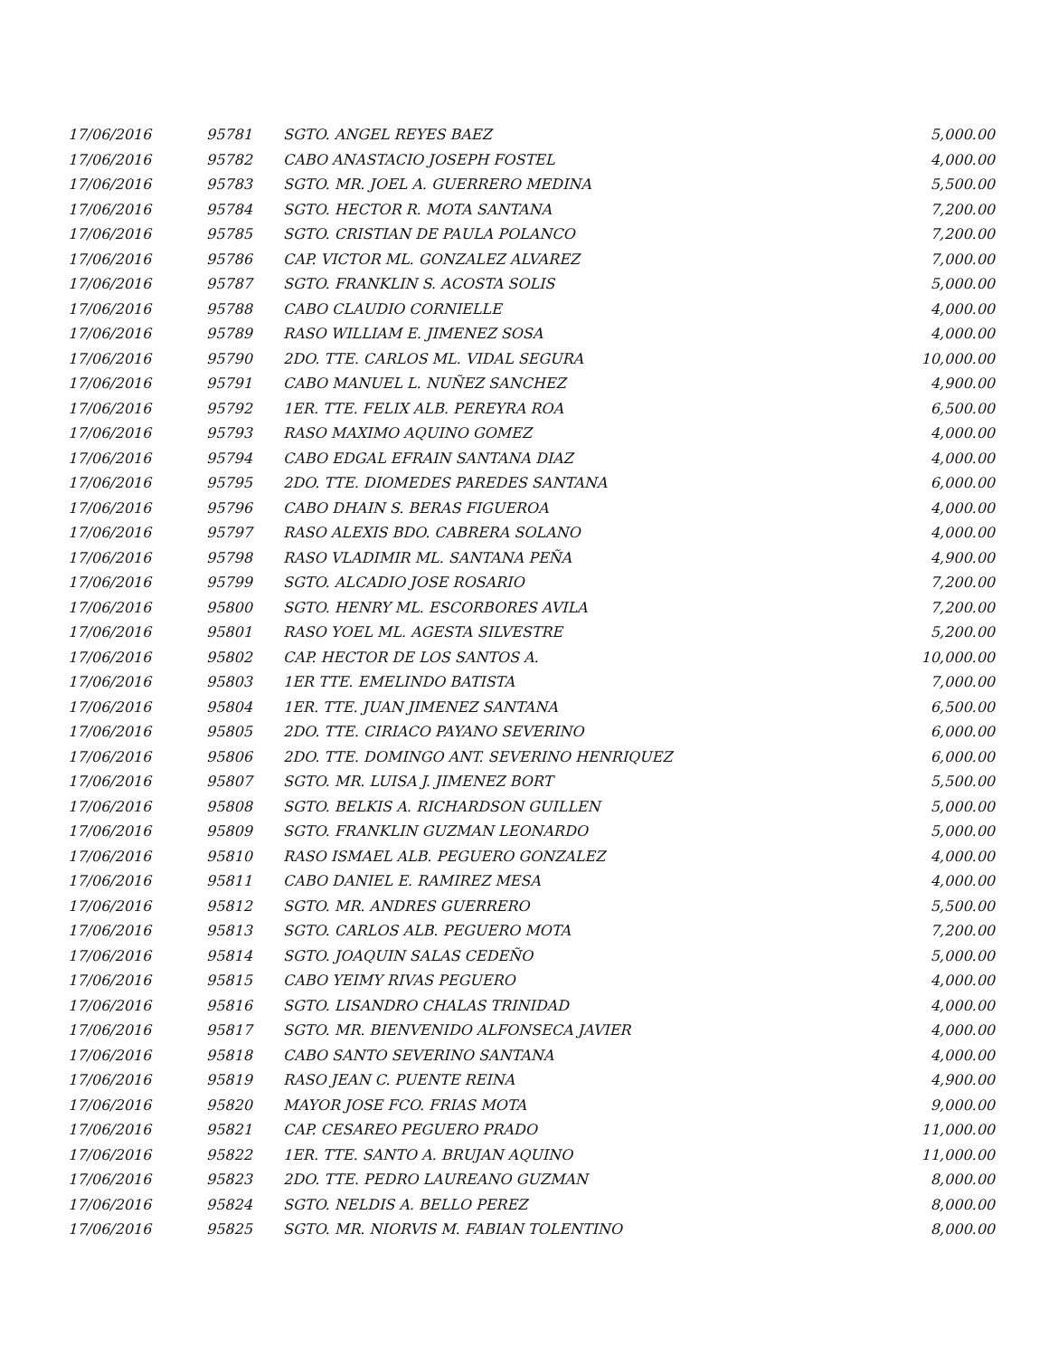| 17/06/2016 | 95781 | SGTO. ANGEL REYES BAEZ | 5,000.00 |
| 17/06/2016 | 95782 | CABO ANASTACIO JOSEPH FOSTEL | 4,000.00 |
| 17/06/2016 | 95783 | SGTO. MR. JOEL A. GUERRERO MEDINA | 5,500.00 |
| 17/06/2016 | 95784 | SGTO. HECTOR R. MOTA SANTANA | 7,200.00 |
| 17/06/2016 | 95785 | SGTO. CRISTIAN DE PAULA POLANCO | 7,200.00 |
| 17/06/2016 | 95786 | CAP. VICTOR ML. GONZALEZ ALVAREZ | 7,000.00 |
| 17/06/2016 | 95787 | SGTO. FRANKLIN S. ACOSTA SOLIS | 5,000.00 |
| 17/06/2016 | 95788 | CABO CLAUDIO CORNIELLE | 4,000.00 |
| 17/06/2016 | 95789 | RASO WILLIAM E. JIMENEZ SOSA | 4,000.00 |
| 17/06/2016 | 95790 | 2DO. TTE. CARLOS ML. VIDAL SEGURA | 10,000.00 |
| 17/06/2016 | 95791 | CABO MANUEL L. NUÑEZ SANCHEZ | 4,900.00 |
| 17/06/2016 | 95792 | 1ER. TTE. FELIX ALB. PEREYRA ROA | 6,500.00 |
| 17/06/2016 | 95793 | RASO MAXIMO AQUINO GOMEZ | 4,000.00 |
| 17/06/2016 | 95794 | CABO EDGAL EFRAIN SANTANA DIAZ | 4,000.00 |
| 17/06/2016 | 95795 | 2DO. TTE. DIOMEDES PAREDES SANTANA | 6,000.00 |
| 17/06/2016 | 95796 | CABO DHAIN S. BERAS FIGUEROA | 4,000.00 |
| 17/06/2016 | 95797 | RASO ALEXIS BDO. CABRERA SOLANO | 4,000.00 |
| 17/06/2016 | 95798 | RASO VLADIMIR ML. SANTANA PEÑA | 4,900.00 |
| 17/06/2016 | 95799 | SGTO. ALCADIO JOSE ROSARIO | 7,200.00 |
| 17/06/2016 | 95800 | SGTO. HENRY ML. ESCORBORES AVILA | 7,200.00 |
| 17/06/2016 | 95801 | RASO YOEL ML. AGESTA SILVESTRE | 5,200.00 |
| 17/06/2016 | 95802 | CAP. HECTOR DE LOS SANTOS A. | 10,000.00 |
| 17/06/2016 | 95803 | 1ER TTE. EMELINDO BATISTA | 7,000.00 |
| 17/06/2016 | 95804 | 1ER. TTE. JUAN JIMENEZ SANTANA | 6,500.00 |
| 17/06/2016 | 95805 | 2DO. TTE. CIRIACO PAYANO SEVERINO | 6,000.00 |
| 17/06/2016 | 95806 | 2DO. TTE. DOMINGO ANT. SEVERINO HENRIQUEZ | 6,000.00 |
| 17/06/2016 | 95807 | SGTO. MR. LUISA J. JIMENEZ BORT | 5,500.00 |
| 17/06/2016 | 95808 | SGTO. BELKIS A. RICHARDSON GUILLEN | 5,000.00 |
| 17/06/2016 | 95809 | SGTO. FRANKLIN GUZMAN LEONARDO | 5,000.00 |
| 17/06/2016 | 95810 | RASO ISMAEL ALB. PEGUERO GONZALEZ | 4,000.00 |
| 17/06/2016 | 95811 | CABO DANIEL E. RAMIREZ MESA | 4,000.00 |
| 17/06/2016 | 95812 | SGTO. MR. ANDRES GUERRERO | 5,500.00 |
| 17/06/2016 | 95813 | SGTO. CARLOS ALB. PEGUERO MOTA | 7,200.00 |
| 17/06/2016 | 95814 | SGTO. JOAQUIN SALAS CEDEÑO | 5,000.00 |
| 17/06/2016 | 95815 | CABO YEIMY RIVAS PEGUERO | 4,000.00 |
| 17/06/2016 | 95816 | SGTO. LISANDRO CHALAS TRINIDAD | 4,000.00 |
| 17/06/2016 | 95817 | SGTO. MR. BIENVENIDO ALFONSECA JAVIER | 4,000.00 |
| 17/06/2016 | 95818 | CABO SANTO SEVERINO SANTANA | 4,000.00 |
| 17/06/2016 | 95819 | RASO JEAN C. PUENTE REINA | 4,900.00 |
| 17/06/2016 | 95820 | MAYOR JOSE FCO. FRIAS MOTA | 9,000.00 |
| 17/06/2016 | 95821 | CAP. CESAREO PEGUERO PRADO | 11,000.00 |
| 17/06/2016 | 95822 | 1ER. TTE. SANTO A. BRUJAN AQUINO | 11,000.00 |
| 17/06/2016 | 95823 | 2DO. TTE. PEDRO LAUREANO GUZMAN | 8,000.00 |
| 17/06/2016 | 95824 | SGTO. NELDIS A. BELLO PEREZ | 8,000.00 |
| 17/06/2016 | 95825 | SGTO. MR. NIORVIS M. FABIAN TOLENTINO | 8,000.00 |